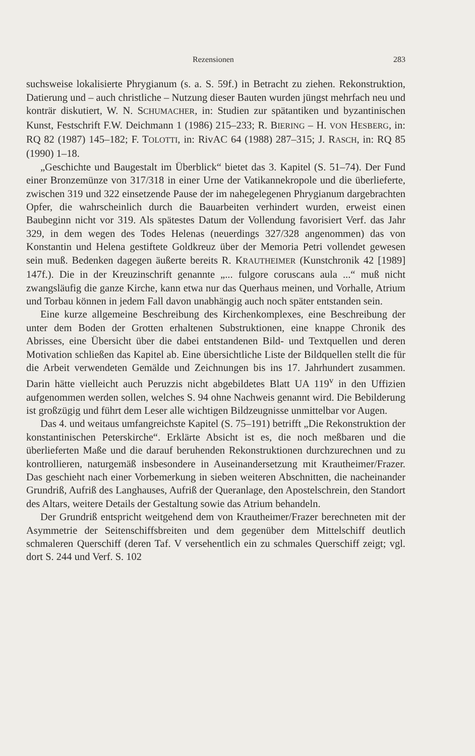Rezensionen 283
suchsweise lokalisierte Phrygianum (s. a. S. 59f.) in Betracht zu ziehen. Rekonstruktion, Datierung und – auch christliche – Nutzung dieser Bauten wurden jüngst mehrfach neu und konträr diskutiert, W. N. SCHUMACHER, in: Studien zur spätantiken und byzantinischen Kunst, Festschrift F.W. Deichmann 1 (1986) 215–233; R. BIERING – H. VON HESBERG, in: RQ 82 (1987) 145–182; F. TOLOTTI, in: RivAC 64 (1988) 287–315; J. RASCH, in: RQ 85 (1990) 1–18.
„Geschichte und Baugestalt im Überblick“ bietet das 3. Kapitel (S. 51–74). Der Fund einer Bronzemünze von 317/318 in einer Urne der Vatikannekropole und die überlieferte, zwischen 319 und 322 einsetzende Pause der im nahegelegenen Phrygianum dargebrachten Opfer, die wahrscheinlich durch die Bauarbeiten verhindert wurden, erweist einen Baubeginn nicht vor 319. Als spätestes Datum der Vollendung favorisiert Verf. das Jahr 329, in dem wegen des Todes Helenas (neuerdings 327/328 angenommen) das von Konstantin und Helena gestiftete Goldkreuz über der Memoria Petri vollendet gewesen sein muß. Bedenken dagegen äußerte bereits R. KRAUTHEIMER (Kunstchronik 42 [1989] 147f.). Die in der Kreuzinschrift genannte „... fulgore coruscans aula ...“ muß nicht zwangsläufig die ganze Kirche, kann etwa nur das Querhaus meinen, und Vorhalle, Atrium und Torbau können in jedem Fall davon unabhängig auch noch später entstanden sein.
Eine kurze allgemeine Beschreibung des Kirchenkomplexes, eine Beschreibung der unter dem Boden der Grotten erhaltenen Substruktionen, eine knappe Chronik des Abrisses, eine Übersicht über die dabei entstandenen Bild- und Textquellen und deren Motivation schließen das Kapitel ab. Eine übersichtliche Liste der Bildquellen stellt die für die Arbeit verwendeten Gemälde und Zeichnungen bis ins 17. Jahrhundert zusammen. Darin hätte vielleicht auch Peruzzis nicht abgebildetes Blatt UA 119<sup>v</sup> in den Uffizien aufgenommen werden sollen, welches S. 94 ohne Nachweis genannt wird. Die Bebilderung ist großzügig und führt dem Leser alle wichtigen Bildzeugnisse unmittelbar vor Augen.
Das 4. und weitaus umfangreichste Kapitel (S. 75–191) betrifft „Die Rekonstruktion der konstantinischen Peterskirche“. Erklärte Absicht ist es, die noch meßbaren und die überlieferten Maße und die darauf beruhenden Rekonstruktionen durchzurechnen und zu kontrollieren, naturgemäß insbesondere in Auseinandersetzung mit Krautheimer/Frazer. Das geschieht nach einer Vorbemerkung in sieben weiteren Abschnitten, die nacheinander Grundriß, Aufriß des Langhauses, Aufriß der Queranlage, den Apostelschrein, den Standort des Altars, weitere Details der Gestaltung sowie das Atrium behandeln.
Der Grundriß entspricht weitgehend dem von Krautheimer/Frazer berechneten mit der Asymmetrie der Seitenschiffsbreiten und dem gegenüber dem Mittelschiff deutlich schmaleren Querschiff (deren Taf. V versehentlich ein zu schmales Querschiff zeigt; vgl. dort S. 244 und Verf. S. 102